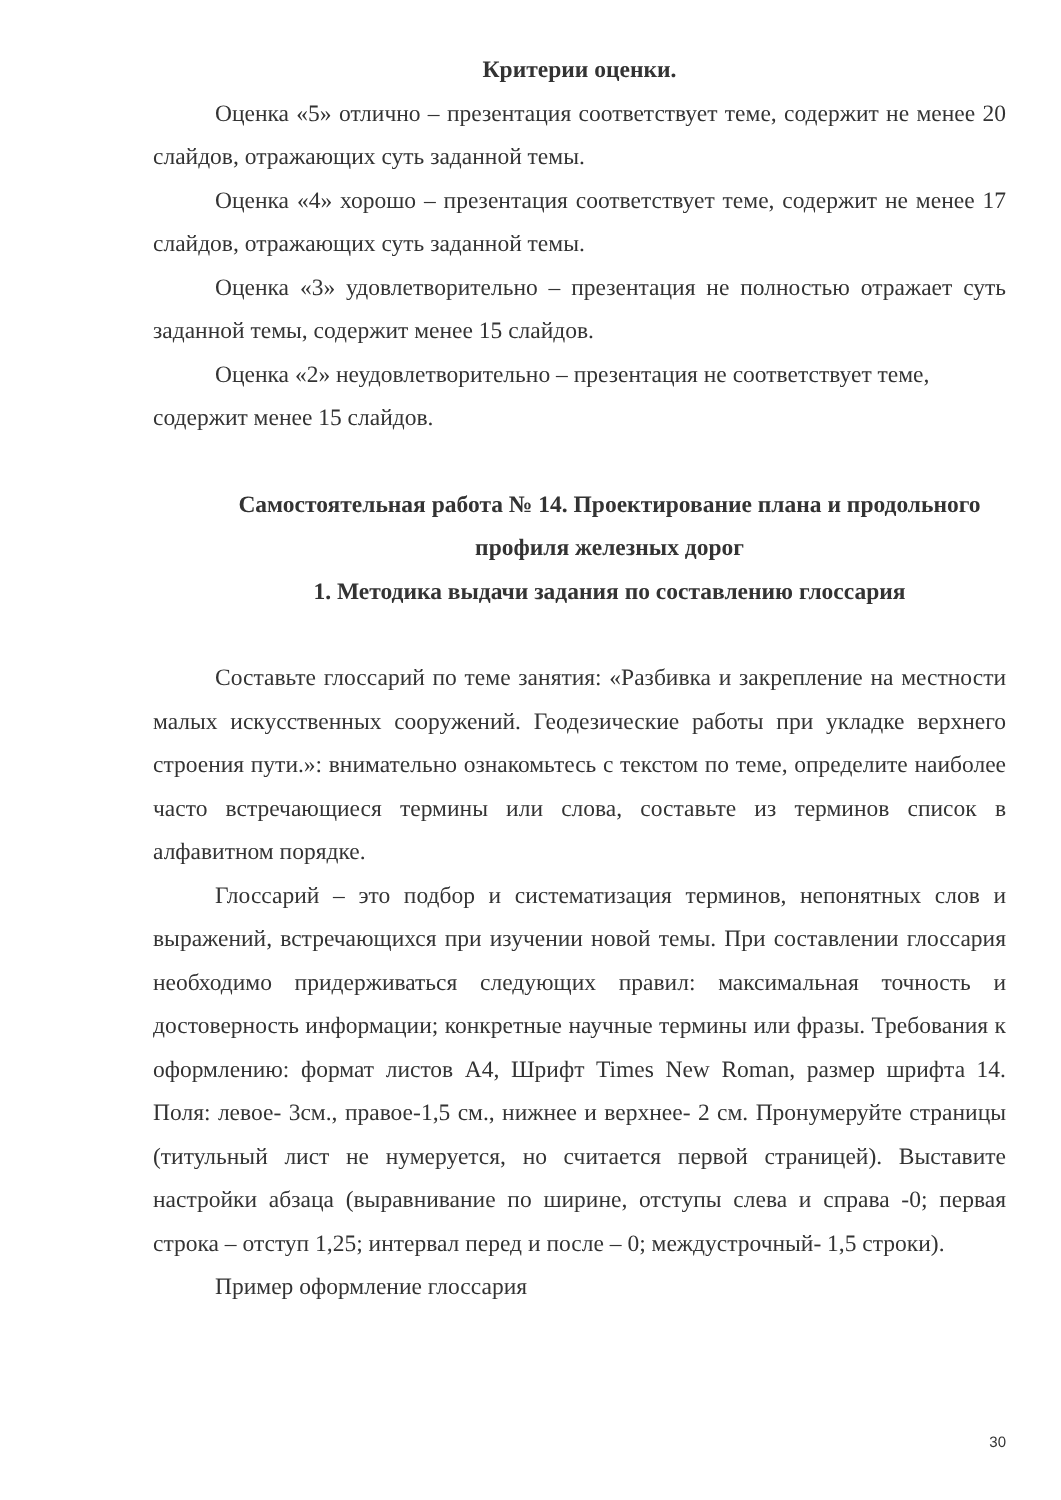Критерии оценки.
Оценка «5» отлично – презентация соответствует теме, содержит не менее 20 слайдов, отражающих суть заданной темы.
Оценка «4» хорошо – презентация соответствует теме, содержит не менее 17 слайдов, отражающих суть заданной темы.
Оценка «3» удовлетворительно – презентация не полностью отражает суть заданной темы, содержит менее 15 слайдов.
Оценка «2» неудовлетворительно – презентация не соответствует теме, содержит менее 15 слайдов.
Самостоятельная работа № 14. Проектирование плана и продольного профиля железных дорог
1. Методика выдачи задания по составлению глоссария
Составьте глоссарий по теме занятия: «Разбивка и закрепление на местности малых искусственных сооружений. Геодезические работы при укладке верхнего строения пути.»: внимательно ознакомьтесь с текстом по теме, определите наиболее часто встречающиеся термины или слова, составьте из терминов список в алфавитном порядке.
Глоссарий – это подбор и систематизация терминов, непонятных слов и выражений, встречающихся при изучении новой темы. При составлении глоссария необходимо придерживаться следующих правил: максимальная точность и достоверность информации; конкретные научные термины или фразы. Требования к оформлению: формат листов А4, Шрифт Times New Roman, размер шрифта 14. Поля: левое- 3см., правое-1,5 см., нижнее и верхнее- 2 см. Пронумеруйте страницы (титульный лист не нумеруется, но считается первой страницей). Выставите настройки абзаца (выравнивание по ширине, отступы слева и справа -0; первая строка – отступ 1,25; интервал перед и после – 0; междустрочный- 1,5 строки).
Пример оформление глоссария
30